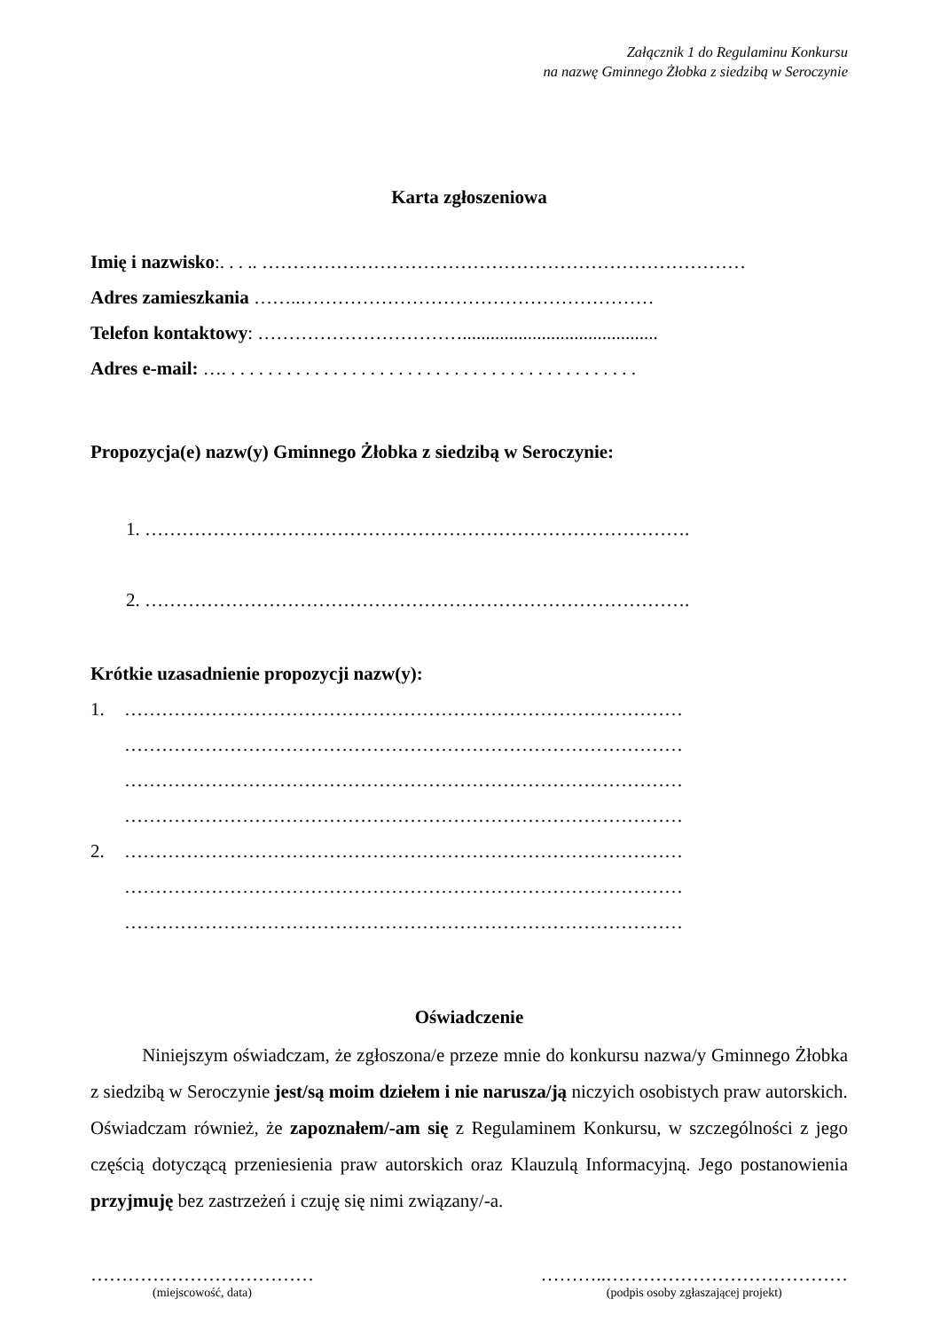Załącznik 1 do Regulaminu Konkursu
na nazwę Gminnego Żłobka z siedzibą w Seroczynie
Karta zgłoszeniowa
Imię i nazwisko:. . . .. ……………………………………………………………………
Adres zamieszkania ……..…………………………………………………
Telefon kontaktowy: ……………………………..........................................
Adres e-mail: …. . . . . . . . . . . . . . . . . . . . . . . . . . . . . . . . . . . . . . . . . . . . .
Propozycja(e) nazw(y) Gminnego Żłobka z siedzibą w Seroczynie:
1. …………………………………………………………………………….
2. …………………………………………………………………………….
Krótkie uzasadnienie propozycji nazw(y):
1. ………………………………………………………………………………
………………………………………………………………………………
………………………………………………………………………………
………………………………………………………………………………
2. ………………………………………………………………………………
………………………………………………………………………………
………………………………………………………………………………
Oświadczenie
Niniejszym oświadczam, że zgłoszona/e przeze mnie do konkursu nazwa/y Gminnego Żłobka z siedzibą w Seroczynie jest/są moim dziełem i nie narusza/ją niczyich osobistych praw autorskich.
Oświadczam również, że zapoznałem/-am się z Regulaminem Konkursu, w szczególności z jego częścią dotyczącą przeniesienia praw autorskich oraz Klauzulą Informacyjną. Jego postanowienia przyjmuję bez zastrzeżeń i czuję się nimi związany/-a.
………………………………
(miejscowość, data)
………..…………………………………
(podpis osoby zgłaszającej projekt)